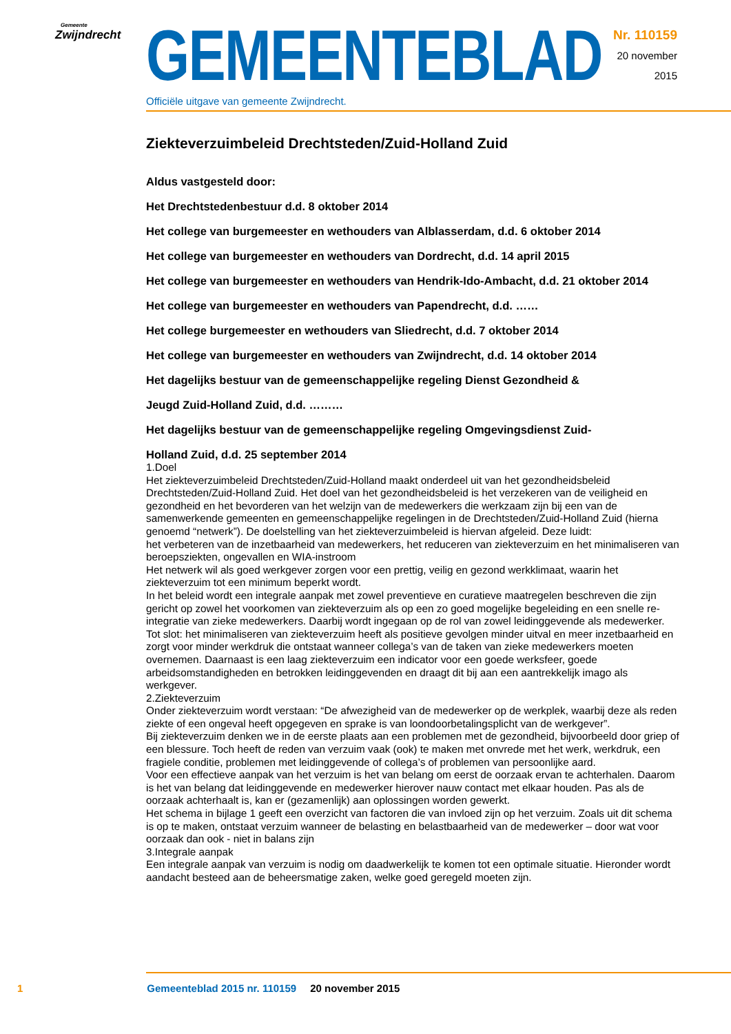Gemeente
Zwijndrecht
GEMEENTEBLAD
Officiële uitgave van gemeente Zwijndrecht.
Nr. 110159
20 november
2015
Ziekteverzuimbeleid Drechtsteden/Zuid-Holland Zuid
Aldus vastgesteld door:
Het Drechtstedenbestuur d.d. 8 oktober 2014
Het college van burgemeester en wethouders van Alblasserdam, d.d. 6 oktober 2014
Het college van burgemeester en wethouders van Dordrecht, d.d. 14 april 2015
Het college van burgemeester en wethouders van Hendrik-Ido-Ambacht, d.d. 21 oktober 2014
Het college van burgemeester en wethouders van Papendrecht, d.d. ……
Het college burgemeester en wethouders van Sliedrecht, d.d. 7 oktober 2014
Het college van burgemeester en wethouders van Zwijndrecht, d.d. 14 oktober 2014
Het dagelijks bestuur van de gemeenschappelijke regeling Dienst Gezondheid &
Jeugd Zuid-Holland Zuid, d.d. ………
Het dagelijks bestuur van de gemeenschappelijke regeling Omgevingsdienst Zuid-
Holland Zuid, d.d. 25 september 2014
1.Doel
Het ziekteverzuimbeleid Drechtsteden/Zuid-Holland maakt onderdeel uit van het gezondheidsbeleid Drechtsteden/Zuid-Holland Zuid. Het doel van het gezondheidsbeleid is het verzekeren van de veiligheid en gezondheid en het bevorderen van het welzijn van de medewerkers die werkzaam zijn bij een van de samenwerkende gemeenten en gemeenschappelijke regelingen in de Drechtsteden/Zuid-Holland Zuid (hierna genoemd “netwerk”). De doelstelling van het ziekteverzuimbeleid is hiervan afgeleid. Deze luidt:
het verbeteren van de inzetbaarheid van medewerkers, het reduceren van ziekteverzuim en het minimaliseren van beroepsziekten, ongevallen en WIA-instroom
Het netwerk wil als goed werkgever zorgen voor een prettig, veilig en gezond werkklimaat, waarin het ziekteverzuim tot een minimum beperkt wordt.
In het beleid wordt een integrale aanpak met zowel preventieve en curatieve maatregelen beschreven die zijn gericht op zowel het voorkomen van ziekteverzuim als op een zo goed mogelijke begeleiding en een snelle re-integratie van zieke medewerkers. Daarbij wordt ingegaan op de rol van zowel leidinggevende als medewerker.
Tot slot: het minimaliseren van ziekteverzuim heeft als positieve gevolgen minder uitval en meer inzetbaarheid en zorgt voor minder werkdruk die ontstaat wanneer collega’s van de taken van zieke medewerkers moeten overnemen. Daarnaast is een laag ziekteverzuim een indicator voor een goede werksfeer, goede arbeidsomstandigheden en betrokken leidinggevenden en draagt dit bij aan een aantrekkelijk imago als werkgever.
2.Ziekteverzuim
Onder ziekteverzuim wordt verstaan: “De afwezigheid van de medewerker op de werkplek, waarbij deze als reden ziekte of een ongeval heeft opgegeven en sprake is van loondoorbetalingsplicht van de werkgever”.
Bij ziekteverzuim denken we in de eerste plaats aan een problemen met de gezondheid, bijvoorbeeld door griep of een blessure. Toch heeft de reden van verzuim vaak (ook) te maken met onvrede met het werk, werkdruk, een fragiele conditie, problemen met leidinggevende of collega’s of problemen van persoonlijke aard.
Voor een effectieve aanpak van het verzuim is het van belang om eerst de oorzaak ervan te achterhalen. Daarom is het van belang dat leidinggevende en medewerker hierover nauw contact met elkaar houden. Pas als de oorzaak achterhaalt is, kan er (gezamenlijk) aan oplossingen worden gewerkt.
Het schema in bijlage 1 geeft een overzicht van factoren die van invloed zijn op het verzuim. Zoals uit dit schema is op te maken, ontstaat verzuim wanneer de belasting en belastbaarheid van de medewerker – door wat voor oorzaak dan ook - niet in balans zijn
3.Integrale aanpak
Een integrale aanpak van verzuim is nodig om daadwerkelijk te komen tot een optimale situatie. Hieronder wordt aandacht besteed aan de beheersmatige zaken, welke goed geregeld moeten zijn.
1 Gemeenteblad 2015 nr. 110159 20 november 2015